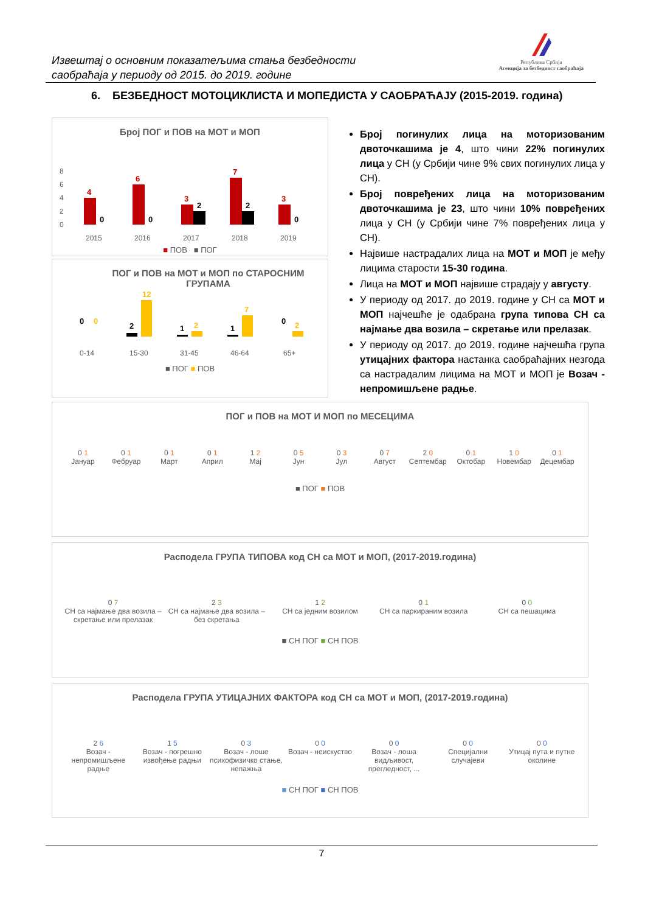Извештај о основним показатељима стања безбедности
саобраћаја у периоду од 2015. до 2019. године
Република Србија
Агенција за безбедност саобраћаја
6. БЕЗБЕДНОСТ МОТОЦИКЛИСТА И МОПЕДИСТА У САОБРАЋАЈУ (2015-2019. година)
Број ПОГ и ПОВ на МОТ и МОП
8
6
4
2
0
2015
2016
2017
2018
2019
4
6
3
7
3
0
0
2
2
0
■ ПОВ ■ ПОГ
ПОГ и ПОВ на МОТ и МОП по СТАРОСНИМ
ГРУПАМА
0-14
15-30
31-45
46-64
65+
0
2
1
1
0
0
12
2
7
2
■ ПОГ ■ ПОВ
Број погинулих лица на моторизованим двоточкашима је 4, што чини 22% погинулих лица у СН (у Србији чине 9% свих погинулих лица у СН).
Број повређених лица на моторизованим двоточкашима је 23, што чини 10% повређених лица у СН (у Србији чине 7% повређених лица у СН).
Највише настрадалих лица на МОТ и МОП је међу лицима старости 15-30 година.
Лица на МОТ и МОП највише страдају у августу.
У периоду од 2017. до 2019. године у СН са МОТ и МОП најчешће је одабрана група типова СН са најмање два возила – скретање или прелазак.
У периоду од 2017. до 2019. године најчешћа група утицајних фактора настанка саобраћајних незгода са настрадалим лицима на МОТ и МОП је Возач - непромишљене радње.
ПОГ и ПОВ на МОТ И МОП по МЕСЕЦИМА
0 1
Јануар
0 1
Фебруар
0 1
Март
0 1
Април
1 2
Мај
0 5
Јун
0 3
Јул
0 7
Август
2 0
Септембар
0 1
Октобар
1 0
Новембар
0 1
Децембар
■ ПОГ ■ ПОВ
Расподела ГРУПА ТИПОВА код СН са МОТ и МОП, (2017-2019.година)
0 7
СН са најмање два возила – скретање или прелазак
2 3
СН са најмање два возила – без скретања
1 2
СН са једним возилом
0 1
СН са паркираним возила
0 0
СН са пешацима
■ СН ПОГ ■ СН ПОВ
Расподела ГРУПА УТИЦАЈНИХ ФАКТОРА код СН са МОТ и МОП, (2017-2019.година)
2 6
Возач - непромишљене радње
1 5
Возач - погрешно извођење радњи
0 3
Возач - лоше психофизичко стање, непажња
0 0
Возач - неискуство
0 0
Возач - лоша видљивост, прегледност, ...
0 0
Специјални случајеви
0 0
Утицај пута и путне околине
■ СН ПОГ ■ СН ПОВ
7